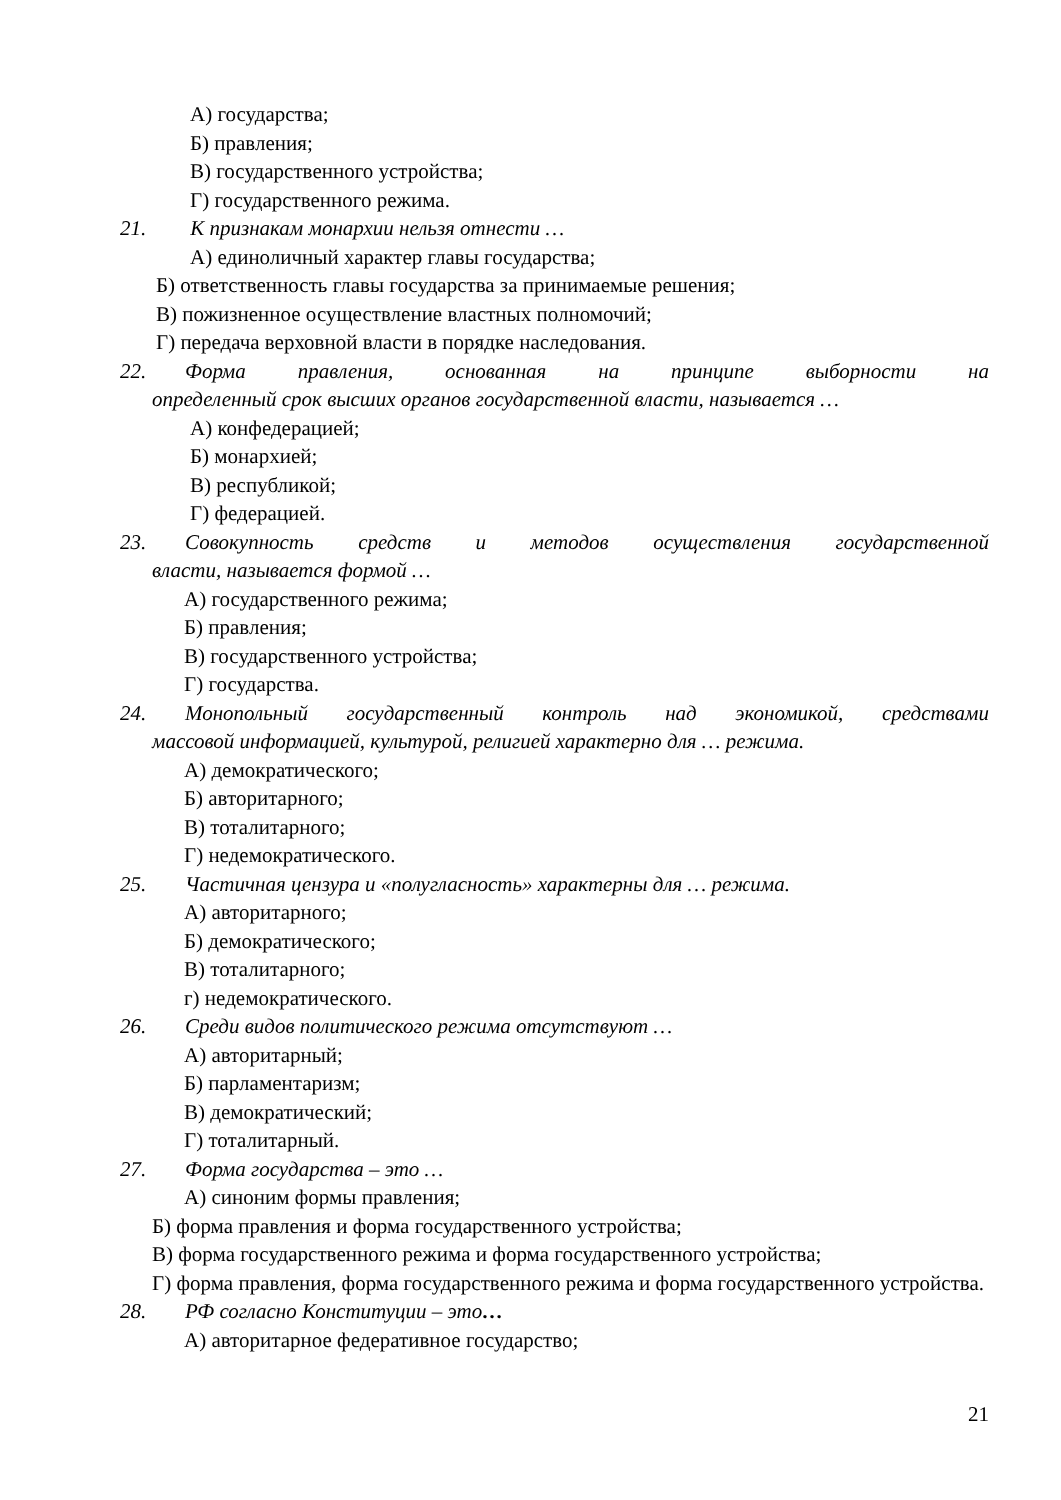А) государства;
Б) правления;
В) государственного устройства;
Г) государственного режима.
21. К признакам монархии нельзя отнести …
А) единоличный характер главы государства;
Б) ответственность главы государства за принимаемые решения;
В) пожизненное осуществление властных полномочий;
Г) передача верховной власти в порядке наследования.
22. Форма правления, основанная на принципе выборности на
определенный срок высших органов государственной власти, называется …
А) конфедерацией;
Б) монархией;
В) республикой;
Г) федерацией.
23. Совокупность средств и методов осуществления государственной
власти, называется формой …
А) государственного режима;
Б) правления;
В) государственного устройства;
Г) государства.
24. Монопольный государственный контроль над экономикой, средствами
массовой информацией, культурой, религией характерно для … режима.
А) демократического;
Б) авторитарного;
В) тоталитарного;
Г) недемократического.
25. Частичная цензура и «полугласность» характерны для … режима.
А) авторитарного;
Б) демократического;
В) тоталитарного;
г) недемократического.
26. Среди видов политического режима отсутствуют …
А) авторитарный;
Б) парламентаризм;
В) демократический;
Г) тоталитарный.
27. Форма государства – это …
А) синоним формы правления;
Б) форма правления и форма государственного устройства;
В) форма государственного режима и форма государственного устройства;
Г) форма правления, форма государственного режима и форма государственного устройства.
28. РФ согласно Конституции – это…
А) авторитарное федеративное государство;
21